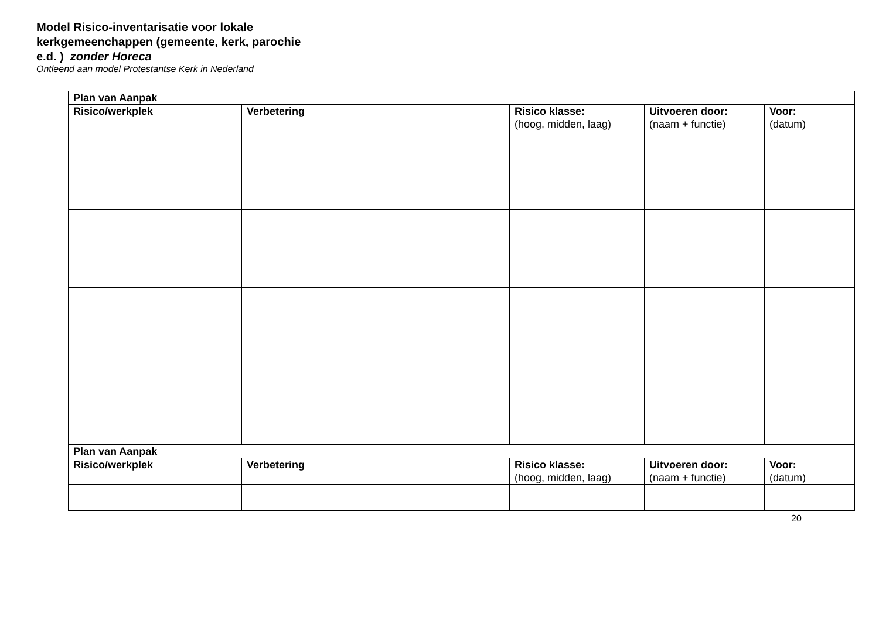Model Risico-inventarisatie voor lokale kerkgemeenchappen (gemeente, kerk, parochie e.d. ) zonder Horeca
Ontleend aan model Protestantse Kerk in Nederland
| Plan van Aanpak | | | | |
| --- | --- | --- | --- | --- |
| Risico/werkplek | Verbetering | Risico klasse: (hoog, midden, laag) | Uitvoeren door: (naam + functie) | Voor: (datum) |
| Plan van Aanpak | | | | |
| Risico/werkplek | Verbetering | Risico klasse: (hoog, midden, laag) | Uitvoeren door: (naam + functie) | Voor: (datum) |
20